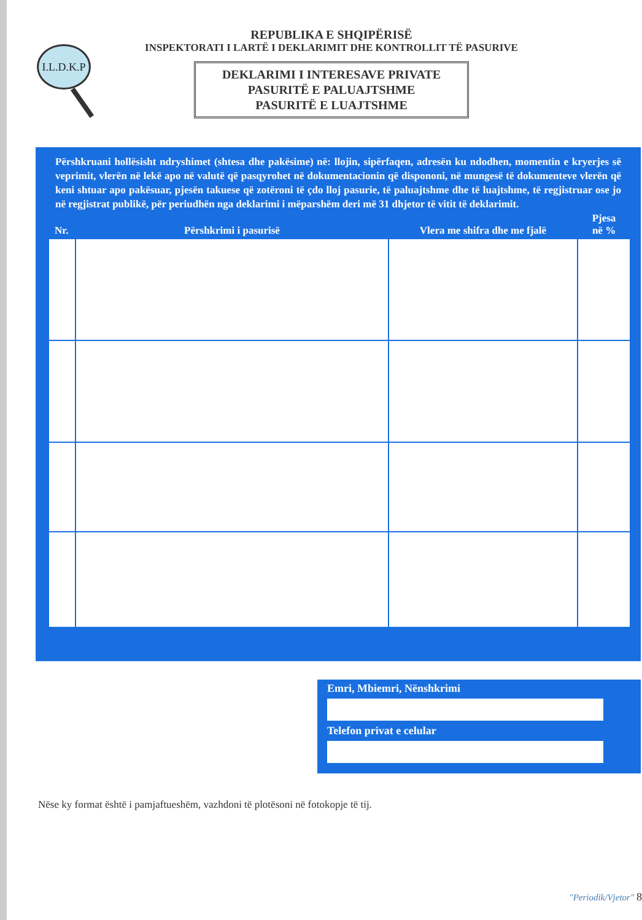I.L.D.K.P
REPUBLIKA E SHQIPËRISË
INSPEKTORATI I LARTË I DEKLARIMIT DHE KONTROLLIT TË PASURIVE
DEKLARIMI I INTERESAVE PRIVATE
PASURITË E PALUAJTSHME
PASURITË E LUAJTSHME
Përshkruani hollësisht ndryshimet (shtesa dhe pakësime) në: llojin, sipërfaqen, adresën ku ndodhen, momentin e kryerjes së veprimit, vlerën në lekë apo në valutë që pasqyrohet në dokumentacionin që dispononi, në mungesë të dokumenteve vlerën që keni shtuar apo pakësuar, pjesën takuese që zotëroni të çdo lloj pasurie, të paluajtshme dhe të luajtshme, të regjistruar ose jo në regjistrat publikë, për periudhën nga deklarimi i mëparshëm deri më 31 dhjetor të vitit të deklarimit.
| Nr. | Përshkrimi i pasurisë | Vlera me shifra dhe me fjalë | Pjesa në % |
| --- | --- | --- | --- |
Emri, Mbiemri, Nënshkrimi
Telefon privat e celular
Nëse ky format është i pamjaftueshëm, vazhdoni të plotësoni në fotokopje të tij.
"Periodik/Vjetor" 8